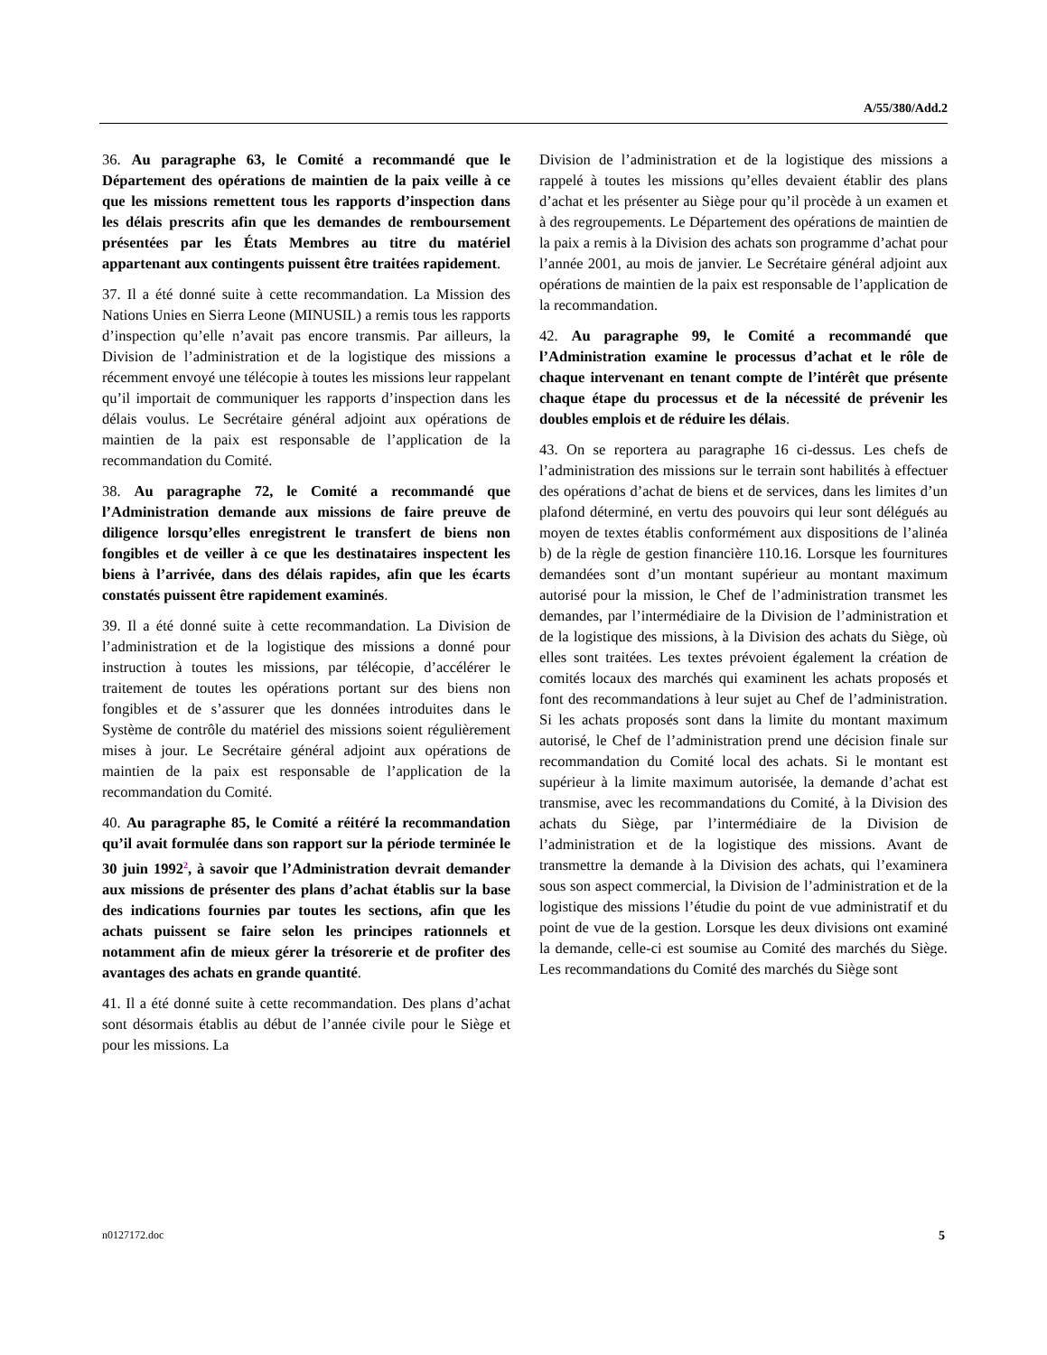A/55/380/Add.2
36. Au paragraphe 63, le Comité a recommandé que le Département des opérations de maintien de la paix veille à ce que les missions remettent tous les rapports d’inspection dans les délais prescrits afin que les demandes de remboursement présentées par les États Membres au titre du matériel appartenant aux contingents puissent être traitées rapidement.
37. Il a été donné suite à cette recommandation. La Mission des Nations Unies en Sierra Leone (MINUSIL) a remis tous les rapports d’inspection qu’elle n’avait pas encore transmis. Par ailleurs, la Division de l’administration et de la logistique des missions a récemment envoyé une télécopie à toutes les missions leur rappelant qu’il importait de communiquer les rapports d’inspection dans les délais voulus. Le Secrétaire général adjoint aux opérations de maintien de la paix est responsable de l’application de la recommandation du Comité.
38. Au paragraphe 72, le Comité a recommandé que l’Administration demande aux missions de faire preuve de diligence lorsqu’elles enregistrent le transfert de biens non fongibles et de veiller à ce que les destinataires inspectent les biens à l’arrivée, dans des délais rapides, afin que les écarts constatés puissent être rapidement examinés.
39. Il a été donné suite à cette recommandation. La Division de l’administration et de la logistique des missions a donné pour instruction à toutes les missions, par télécopie, d’accélérer le traitement de toutes les opérations portant sur des biens non fongibles et de s’assurer que les données introduites dans le Système de contrôle du matériel des missions soient régulièrement mises à jour. Le Secrétaire général adjoint aux opérations de maintien de la paix est responsable de l’application de la recommandation du Comité.
40. Au paragraphe 85, le Comité a réitéré la recommandation qu’il avait formulée dans son rapport sur la période terminée le 30 juin 1992<sup>2</sup>, à savoir que l’Administration devrait demander aux missions de présenter des plans d’achat établis sur la base des indications fournies par toutes les sections, afin que les achats puissent se faire selon les principes rationnels et notamment afin de mieux gérer la trésorerie et de profiter des avantages des achats en grande quantité.
41. Il a été donné suite à cette recommandation. Des plans d’achat sont désormais établis au début de l’année civile pour le Siège et pour les missions. La
Division de l’administration et de la logistique des missions a rappelé à toutes les missions qu’elles devaient établir des plans d’achat et les présenter au Siège pour qu’il procède à un examen et à des regroupements. Le Département des opérations de maintien de la paix a remis à la Division des achats son programme d’achat pour l’année 2001, au mois de janvier. Le Secrétaire général adjoint aux opérations de maintien de la paix est responsable de l’application de la recommandation.
42. Au paragraphe 99, le Comité a recommandé que l’Administration examine le processus d’achat et le rôle de chaque intervenant en tenant compte de l’intérêt que présente chaque étape du processus et de la nécessité de prévenir les doubles emplois et de réduire les délais.
43. On se reportera au paragraphe 16 ci-dessus. Les chefs de l’administration des missions sur le terrain sont habilités à effectuer des opérations d’achat de biens et de services, dans les limites d’un plafond déterminé, en vertu des pouvoirs qui leur sont délégués au moyen de textes établis conformément aux dispositions de l’alinéa b) de la règle de gestion financière 110.16. Lorsque les fournitures demandées sont d’un montant supérieur au montant maximum autorisé pour la mission, le Chef de l’administration transmet les demandes, par l’intermédiaire de la Division de l’administration et de la logistique des missions, à la Division des achats du Siège, où elles sont traitées. Les textes prévoient également la création de comités locaux des marchés qui examinent les achats proposés et font des recommandations à leur sujet au Chef de l’administration. Si les achats proposés sont dans la limite du montant maximum autorisé, le Chef de l’administration prend une décision finale sur recommandation du Comité local des achats. Si le montant est supérieur à la limite maximum autorisée, la demande d’achat est transmise, avec les recommandations du Comité, à la Division des achats du Siège, par l’intermédiaire de la Division de l’administration et de la logistique des missions. Avant de transmettre la demande à la Division des achats, qui l’examinera sous son aspect commercial, la Division de l’administration et de la logistique des missions l’étudie du point de vue administratif et du point de vue de la gestion. Lorsque les deux divisions ont examiné la demande, celle-ci est soumise au Comité des marchés du Siège. Les recommandations du Comité des marchés du Siège sont
n0127172.doc 5